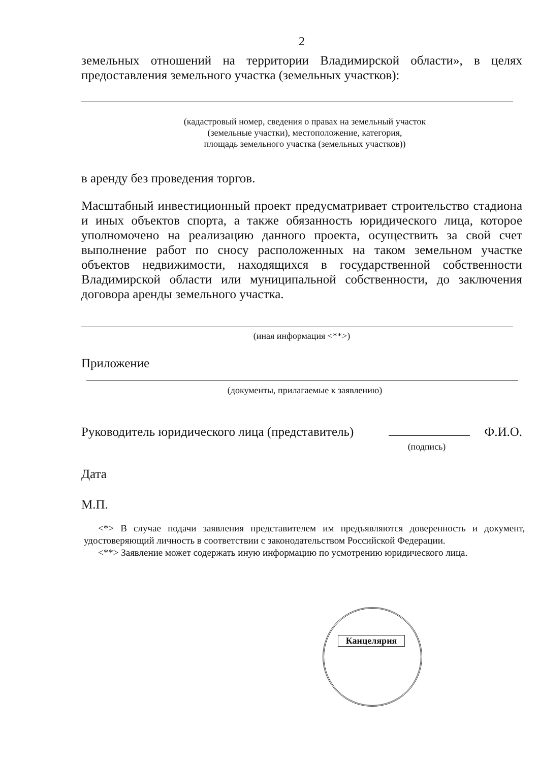2
земельных отношений на территории Владимирской области», в целях предоставления земельного участка (земельных участков):
(кадастровый номер, сведения о правах на земельный участок
(земельные участки), местоположение, категория,
площадь земельного участка (земельных участков))
в аренду без проведения торгов.
Масштабный инвестиционный проект предусматривает строительство стадиона и иных объектов спорта, а также обязанность юридического лица, которое уполномочено на реализацию данного проекта, осуществить за свой счет выполнение работ по сносу расположенных на таком земельном участке объектов недвижимости, находящихся в государственной собственности Владимирской области или муниципальной собственности, до заключения договора аренды земельного участка.
(иная информация <**>)
Приложение
(документы, прилагаемые к заявлению)
Руководитель юридического лица (представитель) Ф.И.О.
(подпись)
Дата
М.П.
<*> В случае подачи заявления представителем им предъявляются доверенность и документ, удостоверяющий личность в соответствии с законодательством Российской Федерации.
<**> Заявление может содержать иную информацию по усмотрению юридического лица.
Канцелярия